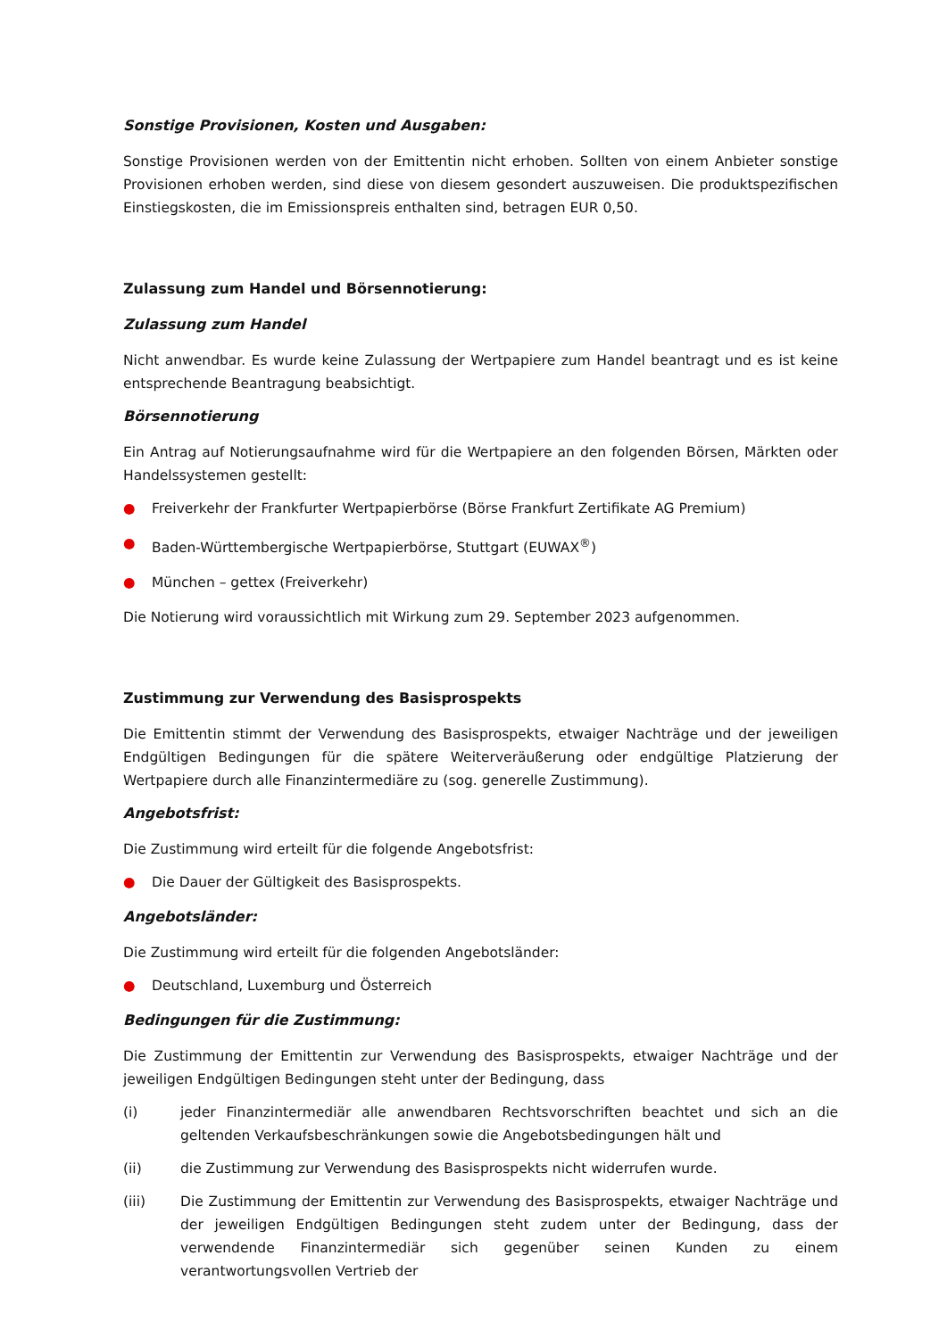Sonstige Provisionen, Kosten und Ausgaben:
Sonstige Provisionen werden von der Emittentin nicht erhoben. Sollten von einem Anbieter sonstige Provisionen erhoben werden, sind diese von diesem gesondert auszuweisen. Die produktspezifischen Einstiegskosten, die im Emissionspreis enthalten sind, betragen EUR 0,50.
Zulassung zum Handel und Börsennotierung:
Zulassung zum Handel
Nicht anwendbar. Es wurde keine Zulassung der Wertpapiere zum Handel beantragt und es ist keine entsprechende Beantragung beabsichtigt.
Börsennotierung
Ein Antrag auf Notierungsaufnahme wird für die Wertpapiere an den folgenden Börsen, Märkten oder Handelssystemen gestellt:
● Freiverkehr der Frankfurter Wertpapierbörse (Börse Frankfurt Zertifikate AG Premium)
● Baden-Württembergische Wertpapierbörse, Stuttgart (EUWAX<sup>®</sup>)
● München – gettex (Freiverkehr)
Die Notierung wird voraussichtlich mit Wirkung zum 29. September 2023 aufgenommen.
Zustimmung zur Verwendung des Basisprospekts
Die Emittentin stimmt der Verwendung des Basisprospekts, etwaiger Nachträge und der jeweiligen Endgültigen Bedingungen für die spätere Weiterveräußerung oder endgültige Platzierung der Wertpapiere durch alle Finanzintermediäre zu (sog. generelle Zustimmung).
Angebotsfrist:
Die Zustimmung wird erteilt für die folgende Angebotsfrist:
● Die Dauer der Gültigkeit des Basisprospekts.
Angebotsländer:
Die Zustimmung wird erteilt für die folgenden Angebotsländer:
● Deutschland, Luxemburg und Österreich
Bedingungen für die Zustimmung:
Die Zustimmung der Emittentin zur Verwendung des Basisprospekts, etwaiger Nachträge und der jeweiligen Endgültigen Bedingungen steht unter der Bedingung, dass
(i) jeder Finanzintermediär alle anwendbaren Rechtsvorschriften beachtet und sich an die geltenden Verkaufsbeschränkungen sowie die Angebotsbedingungen hält und
(ii) die Zustimmung zur Verwendung des Basisprospekts nicht widerrufen wurde.
(iii) Die Zustimmung der Emittentin zur Verwendung des Basisprospekts, etwaiger Nachträge und der jeweiligen Endgültigen Bedingungen steht zudem unter der Bedingung, dass der verwendende Finanzintermediär sich gegenüber seinen Kunden zu einem verantwortungsvollen Vertrieb der